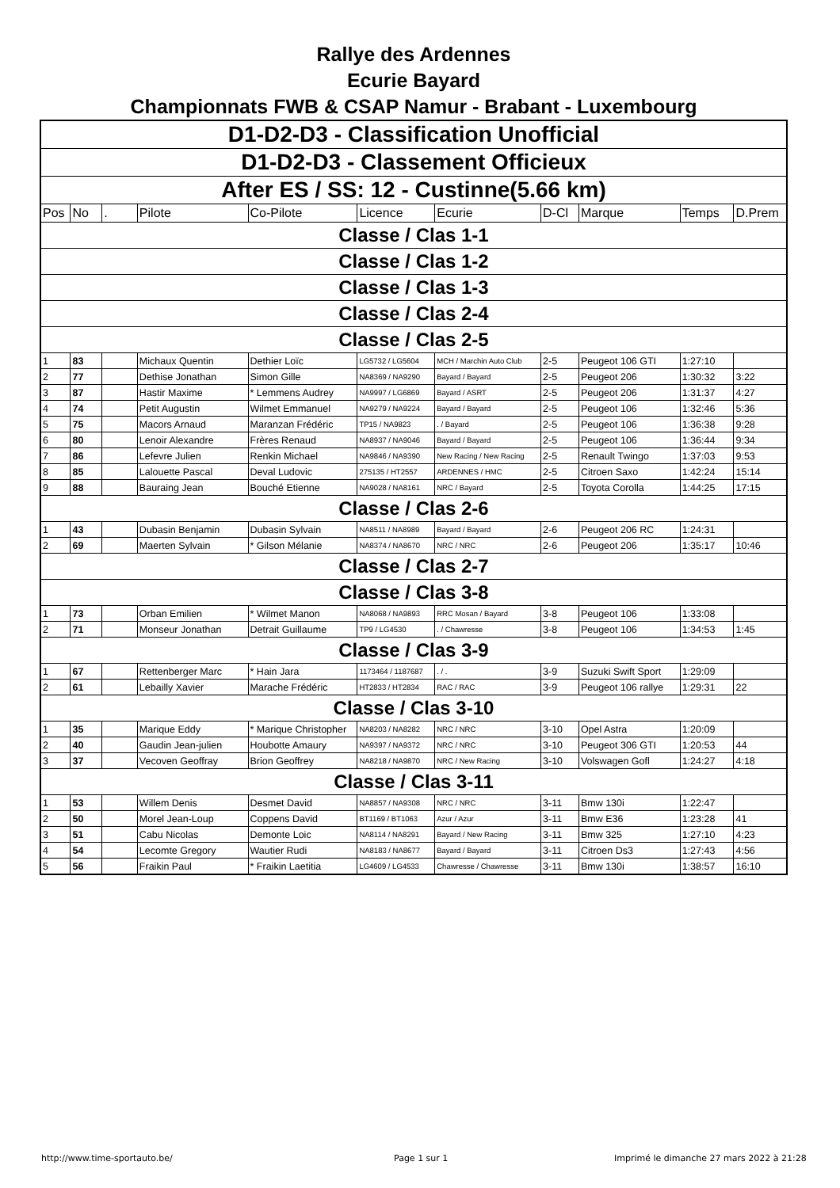Rallye des Ardennes
Ecurie Bayard
Championnats FWB & CSAP Namur - Brabant - Luxembourg
| D1-D2-D3 - Classification Unofficial | | | | | | | | | | |
| D1-D2-D3 - Classement Officieux | | | | | | | | | | |
| After ES / SS: 12 - Custinne(5.66 km) | | | | | | | | | | |
| Pos | No | . | Pilote | Co-Pilote | Licence | Ecurie | D-Cl | Marque | Temps | D.Prem |
| Classe / Clas 1-1 | | | | | | | | | | |
| Classe / Clas 1-2 | | | | | | | | | | |
| Classe / Clas 1-3 | | | | | | | | | | |
| Classe / Clas 2-4 | | | | | | | | | | |
| Classe / Clas 2-5 | | | | | | | | | | |
| 1 | 83 | | Michaux Quentin | Dethier Loïc | LG5732 / LG5604 | MCH / Marchin Auto Club | 2-5 | Peugeot 106 GTI | 1:27:10 | |
| 2 | 77 | | Dethise Jonathan | Simon Gille | NA8369 / NA9290 | Bayard / Bayard | 2-5 | Peugeot 206 | 1:30:32 | 3:22 |
| 3 | 87 | | Hastir Maxime | * Lemmens Audrey | NA9997 / LG6869 | Bayard / ASRT | 2-5 | Peugeot 206 | 1:31:37 | 4:27 |
| 4 | 74 | | Petit Augustin | Wilmet Emmanuel | NA9279 / NA9224 | Bayard / Bayard | 2-5 | Peugeot 106 | 1:32:46 | 5:36 |
| 5 | 75 | | Macors Arnaud | Maranzan Frédéric | TP15 / NA9823 | . / Bayard | 2-5 | Peugeot 106 | 1:36:38 | 9:28 |
| 6 | 80 | | Lenoir Alexandre | Frères Renaud | NA8937 / NA9046 | Bayard / Bayard | 2-5 | Peugeot 106 | 1:36:44 | 9:34 |
| 7 | 86 | | Lefevre Julien | Renkin Michael | NA9846 / NA9390 | New Racing / New Racing | 2-5 | Renault Twingo | 1:37:03 | 9:53 |
| 8 | 85 | | Lalouette Pascal | Deval Ludovic | 275135 / HT2557 | ARDENNES / HMC | 2-5 | Citroen Saxo | 1:42:24 | 15:14 |
| 9 | 88 | | Bauraing Jean | Bouché Etienne | NA9028 / NA8161 | NRC / Bayard | 2-5 | Toyota Corolla | 1:44:25 | 17:15 |
| Classe / Clas 2-6 | | | | | | | | | | |
| 1 | 43 | | Dubasin Benjamin | Dubasin Sylvain | NA8511 / NA8989 | Bayard / Bayard | 2-6 | Peugeot 206 RC | 1:24:31 | |
| 2 | 69 | | Maerten Sylvain | * Gilson Mélanie | NA8374 / NA8670 | NRC / NRC | 2-6 | Peugeot 206 | 1:35:17 | 10:46 |
| Classe / Clas 2-7 | | | | | | | | | | |
| Classe / Clas 3-8 | | | | | | | | | | |
| 1 | 73 | | Orban Emilien | * Wilmet Manon | NA8068 / NA9893 | RRC Mosan / Bayard | 3-8 | Peugeot 106 | 1:33:08 | |
| 2 | 71 | | Monseur Jonathan | Detrait Guillaume | TP9 / LG4530 | . / Chawresse | 3-8 | Peugeot 106 | 1:34:53 | 1:45 |
| Classe / Clas 3-9 | | | | | | | | | | |
| 1 | 67 | | Rettenberger Marc | * Hain Jara | 1173464 / 1187687 | . / . | 3-9 | Suzuki Swift Sport | 1:29:09 | |
| 2 | 61 | | Lebailly Xavier | Marache Frédéric | HT2833 / HT2834 | RAC / RAC | 3-9 | Peugeot 106 rallye | 1:29:31 | 22 |
| Classe / Clas 3-10 | | | | | | | | | | |
| 1 | 35 | | Marique Eddy | * Marique Christopher | NA8203 / NA8282 | NRC / NRC | 3-10 | Opel Astra | 1:20:09 | |
| 2 | 40 | | Gaudin Jean-julien | Houbotte Amaury | NA9397 / NA9372 | NRC / NRC | 3-10 | Peugeot 306 GTI | 1:20:53 | 44 |
| 3 | 37 | | Vecoven Geoffray | Brion Geoffrey | NA8218 / NA9870 | NRC / New Racing | 3-10 | Volswagen Gofl | 1:24:27 | 4:18 |
| Classe / Clas 3-11 | | | | | | | | | | |
| 1 | 53 | | Willem Denis | Desmet David | NA8857 / NA9308 | NRC / NRC | 3-11 | Bmw 130i | 1:22:47 | |
| 2 | 50 | | Morel Jean-Loup | Coppens David | BT1169 / BT1063 | Azur / Azur | 3-11 | Bmw E36 | 1:23:28 | 41 |
| 3 | 51 | | Cabu Nicolas | Demonte Loic | NA8114 / NA8291 | Bayard / New Racing | 3-11 | Bmw 325 | 1:27:10 | 4:23 |
| 4 | 54 | | Lecomte Gregory | Wautier Rudi | NA8183 / NA8677 | Bayard / Bayard | 3-11 | Citroen Ds3 | 1:27:43 | 4:56 |
| 5 | 56 | | Fraikin Paul | * Fraikin Laetitia | LG4609 / LG4533 | Chawresse / Chawresse | 3-11 | Bmw 130i | 1:38:57 | 16:10 |
http://www.time-sportauto.be/ Page 1 sur 1
Imprimé le dimanche 27 mars 2022 à 21:28